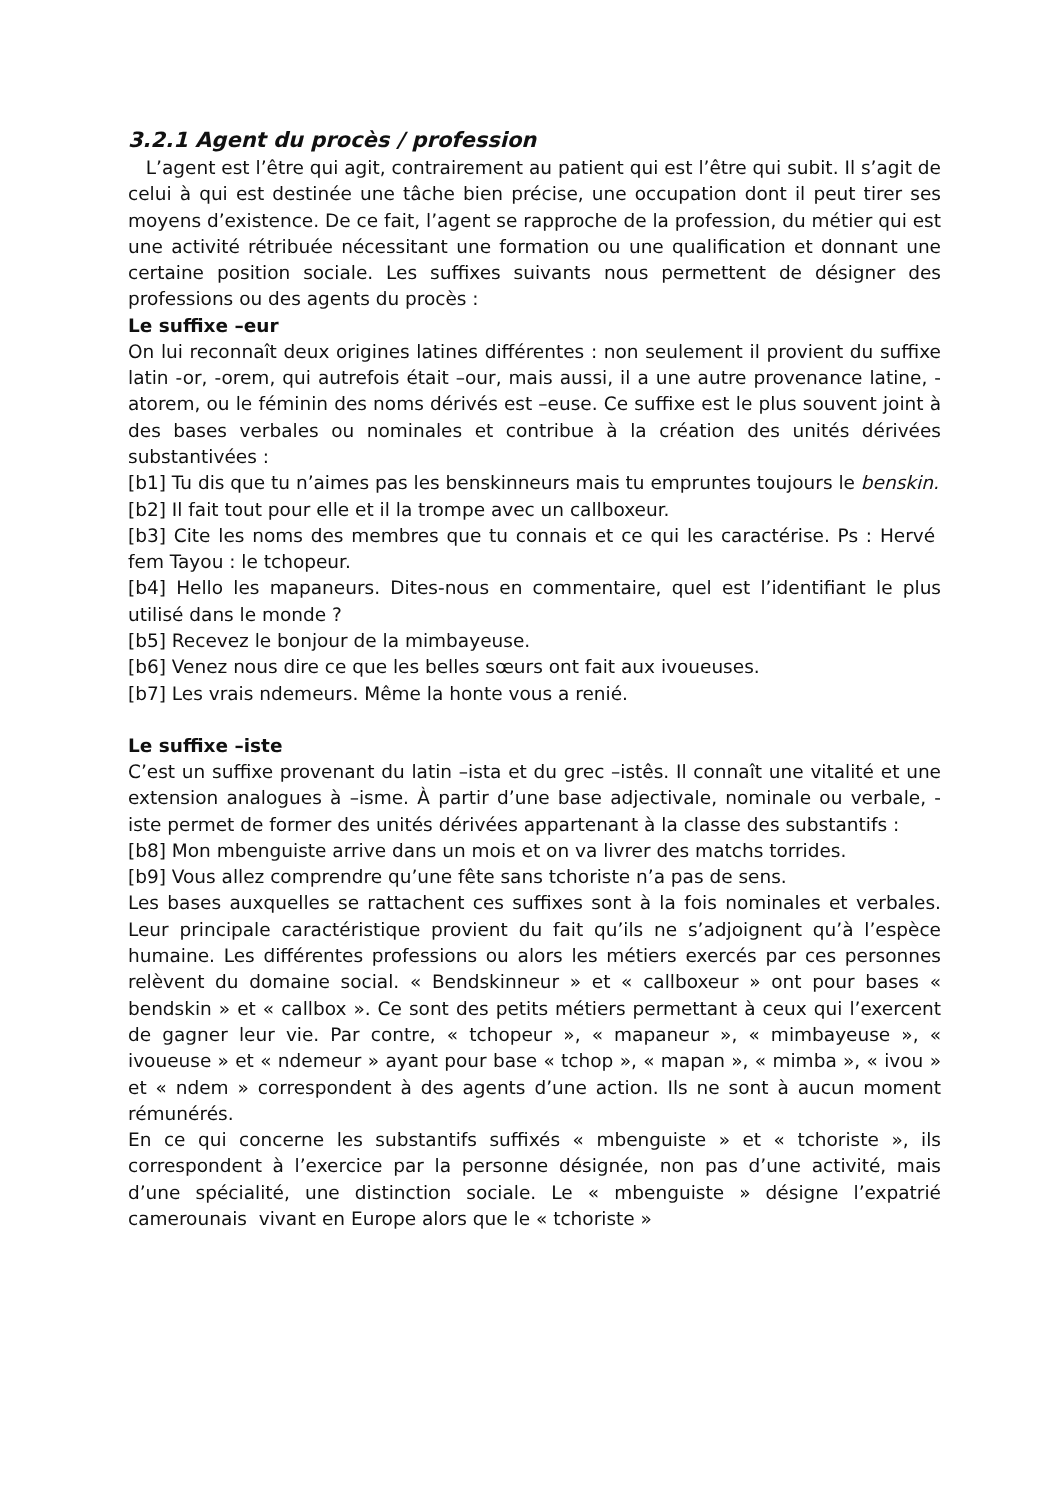3.2.1 Agent du procès / profession
L’agent est l’être qui agit, contrairement au patient qui est l’être qui subit. Il s’agit de celui à qui est destinée une tâche bien précise, une occupation dont il peut tirer ses moyens d’existence. De ce fait, l’agent se rapproche de la profession, du métier qui est une activité rétribuée nécessitant une formation ou une qualification et donnant une certaine position sociale. Les suffixes suivants nous permettent de désigner des professions ou des agents du procès :
Le suffixe –eur
On lui reconnaît deux origines latines différentes : non seulement il provient du suffixe latin -or, -orem, qui autrefois était –our, mais aussi, il a une autre provenance latine, -atorem, ou le féminin des noms dérivés est –euse. Ce suffixe est le plus souvent joint à des bases verbales ou nominales et contribue à la création des unités dérivées substantivées :
[b1] Tu dis que tu n’aimes pas les benskinneurs mais tu empruntes toujours le benskin.
[b2] Il fait tout pour elle et il la trompe avec un callboxeur.
[b3] Cite les noms des membres que tu connais et ce qui les caractérise. Ps : Hervé fem Tayou : le tchopeur.
[b4] Hello les mapaneurs. Dites-nous en commentaire, quel est l’identifiant le plus utilisé dans le monde ?
[b5] Recevez le bonjour de la mimbayeuse.
[b6] Venez nous dire ce que les belles sœurs ont fait aux ivoueuses.
[b7] Les vrais ndemeurs. Même la honte vous a renié.
Le suffixe –iste
C’est un suffixe provenant du latin –ista et du grec –istês. Il connaît une vitalité et une extension analogues à –isme. À partir d’une base adjectivale, nominale ou verbale, -iste permet de former des unités dérivées appartenant à la classe des substantifs :
[b8] Mon mbenguiste arrive dans un mois et on va livrer des matchs torrides.
[b9] Vous allez comprendre qu’une fête sans tchoriste n’a pas de sens.
Les bases auxquelles se rattachent ces suffixes sont à la fois nominales et verbales. Leur principale caractéristique provient du fait qu’ils ne s’adjoignent qu’à l’espèce humaine. Les différentes professions ou alors les métiers exercés par ces personnes relèvent du domaine social. « Bendskinneur » et « callboxeur » ont pour bases « bendskin » et « callbox ». Ce sont des petits métiers permettant à ceux qui l’exercent de gagner leur vie. Par contre, « tchopeur », « mapaneur », « mimbayeuse », « ivoueuse » et « ndemeur » ayant pour base « tchop », « mapan », « mimba », « ivou » et « ndem » correspondent à des agents d’une action. Ils ne sont à aucun moment rémunérés.
En ce qui concerne les substantifs suffixés « mbenguiste » et « tchoriste », ils correspondent à l’exercice par la personne désignée, non pas d’une activité, mais d’une spécialité, une distinction sociale. Le « mbenguiste » désigne l’expatrié camerounais vivant en Europe alors que le « tchoriste »